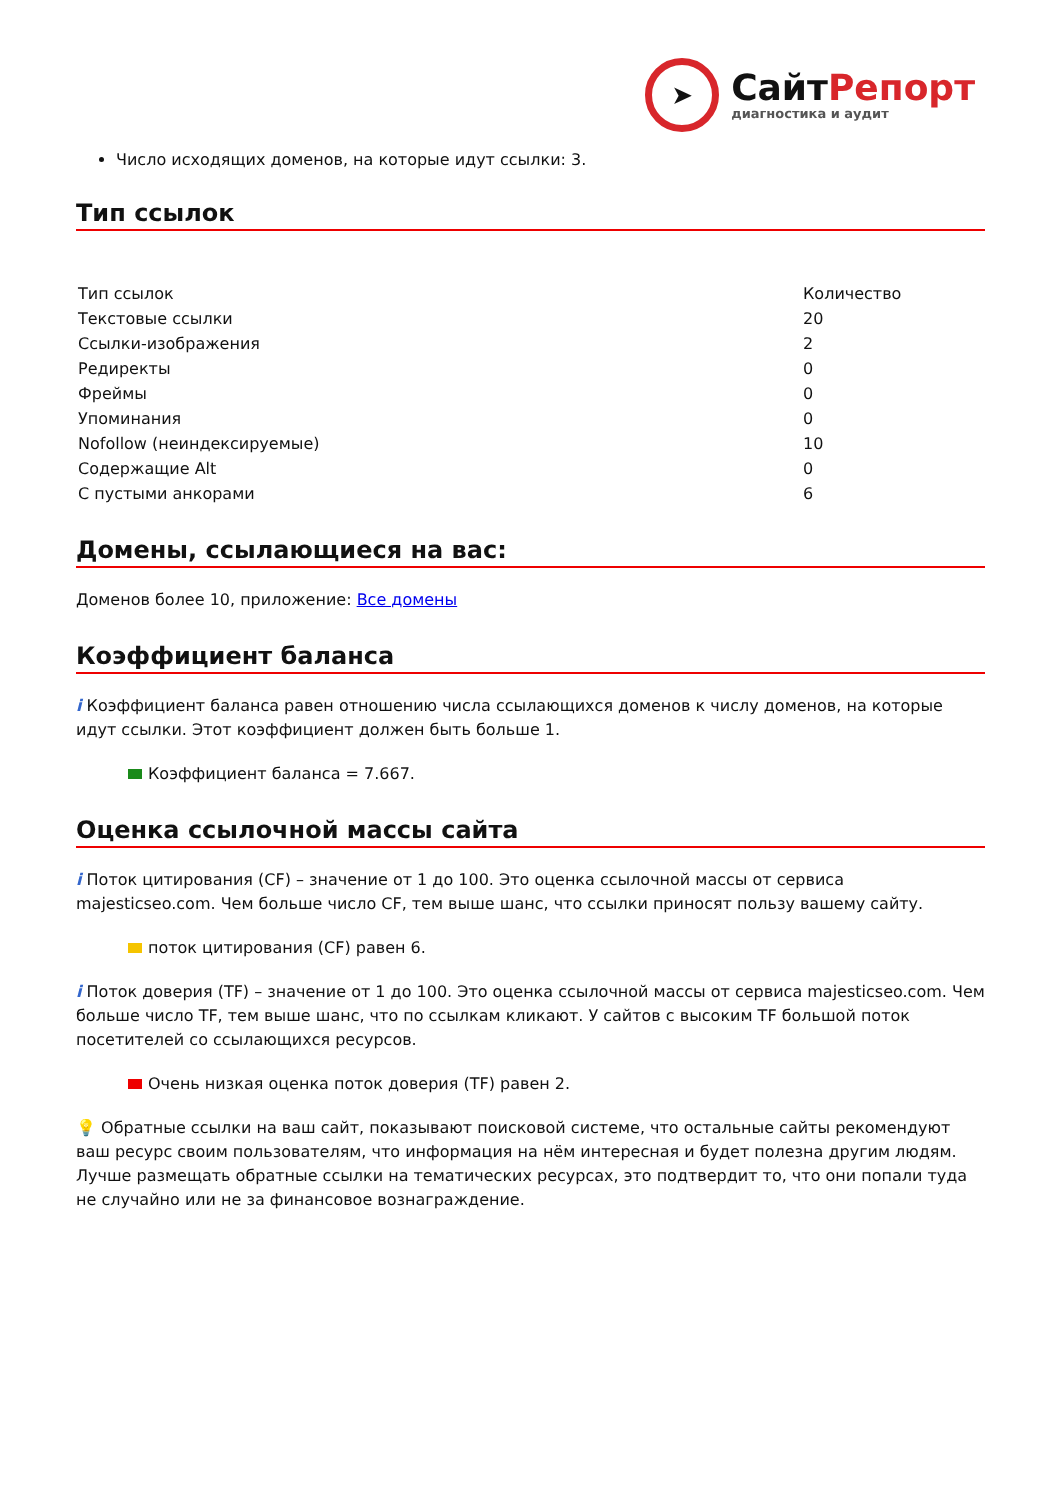➤
СайтРепорт
диагностика и аудит
Число исходящих доменов, на которые идут ссылки: 3.
Тип ссылок
| Тип ссылок | Количество |
| --- | --- |
| Текстовые ссылки | 20 |
| Ссылки-изображения | 2 |
| Редиректы | 0 |
| Фреймы | 0 |
| Упоминания | 0 |
| Nofollow (неиндексируемые) | 10 |
| Содержащие Alt | 0 |
| С пустыми анкорами | 6 |
Домены, ссылающиеся на вас:
Доменов более 10, приложение: Все домены
Коэффициент баланса
i Коэффициент баланса равен отношению числа ссылающихся доменов к числу доменов, на которые идут ссылки. Этот коэффициент должен быть больше 1.
Коэффициент баланса = 7.667.
Оценка ссылочной массы сайта
i Поток цитирования (CF) – значение от 1 до 100. Это оценка ссылочной массы от сервиса majesticseo.com. Чем больше число CF, тем выше шанс, что ссылки приносят пользу вашему сайту.
поток цитирования (CF) равен 6.
i Поток доверия (TF) – значение от 1 до 100. Это оценка ссылочной массы от сервиса majesticseo.com. Чем больше число TF, тем выше шанс, что по ссылкам кликают. У сайтов с высоким TF большой поток посетителей со ссылающихся ресурсов.
Очень низкая оценка поток доверия (TF) равен 2.
💡 Обратные ссылки на ваш сайт, показывают поисковой системе, что остальные сайты рекомендуют ваш ресурс своим пользователям, что информация на нём интересная и будет полезна другим людям.
Лучше размещать обратные ссылки на тематических ресурсах, это подтвердит то, что они попали туда не случайно или не за финансовое вознаграждение.